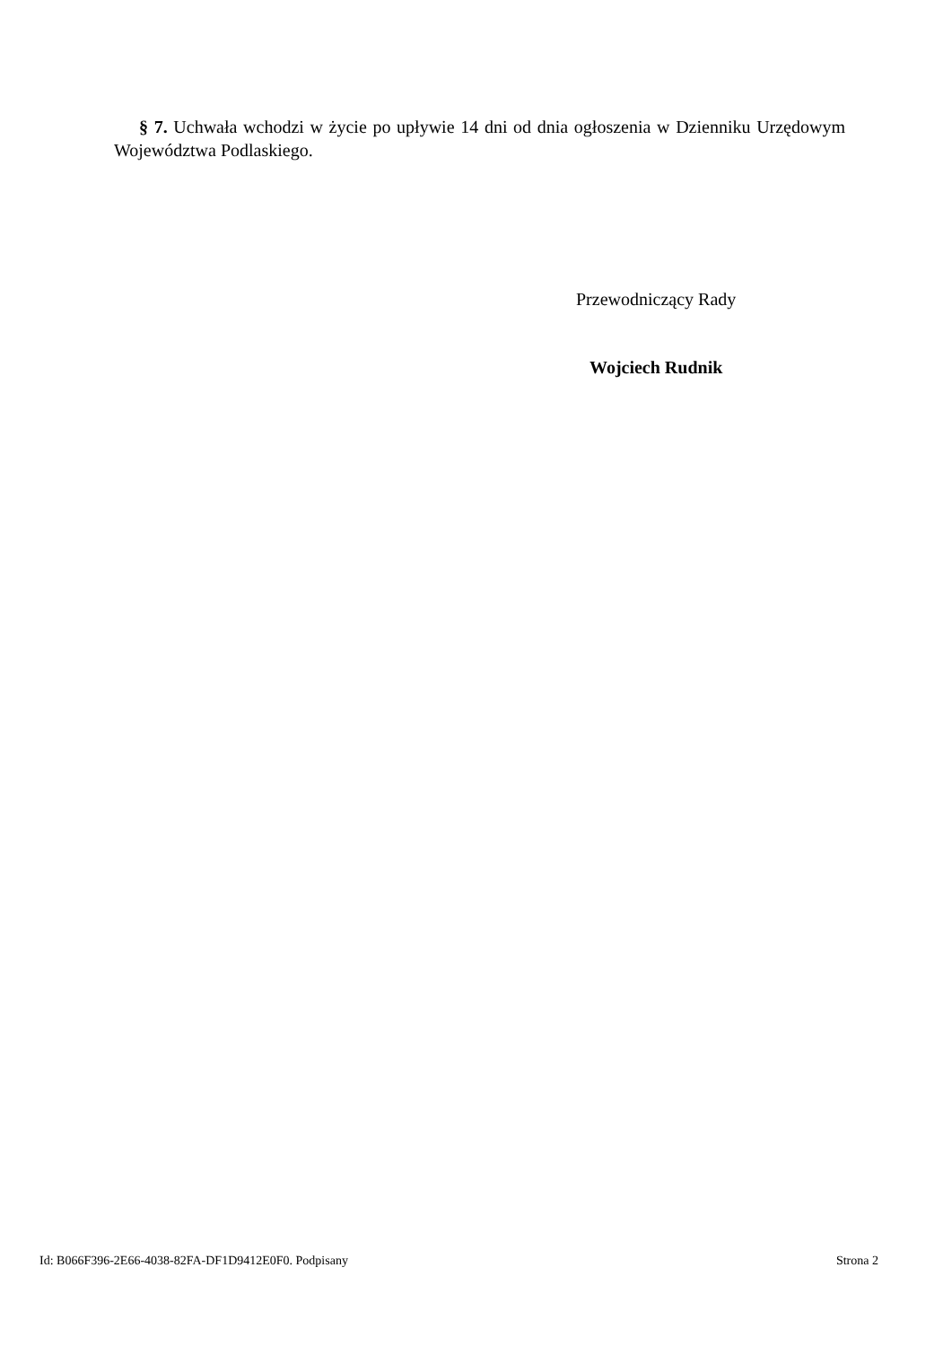§ 7. Uchwała wchodzi w życie po upływie 14 dni od dnia ogłoszenia w Dzienniku Urzędowym Województwa Podlaskiego.
Przewodniczący Rady
Wojciech Rudnik
Id: B066F396-2E66-4038-82FA-DF1D9412E0F0. Podpisany Strona 2